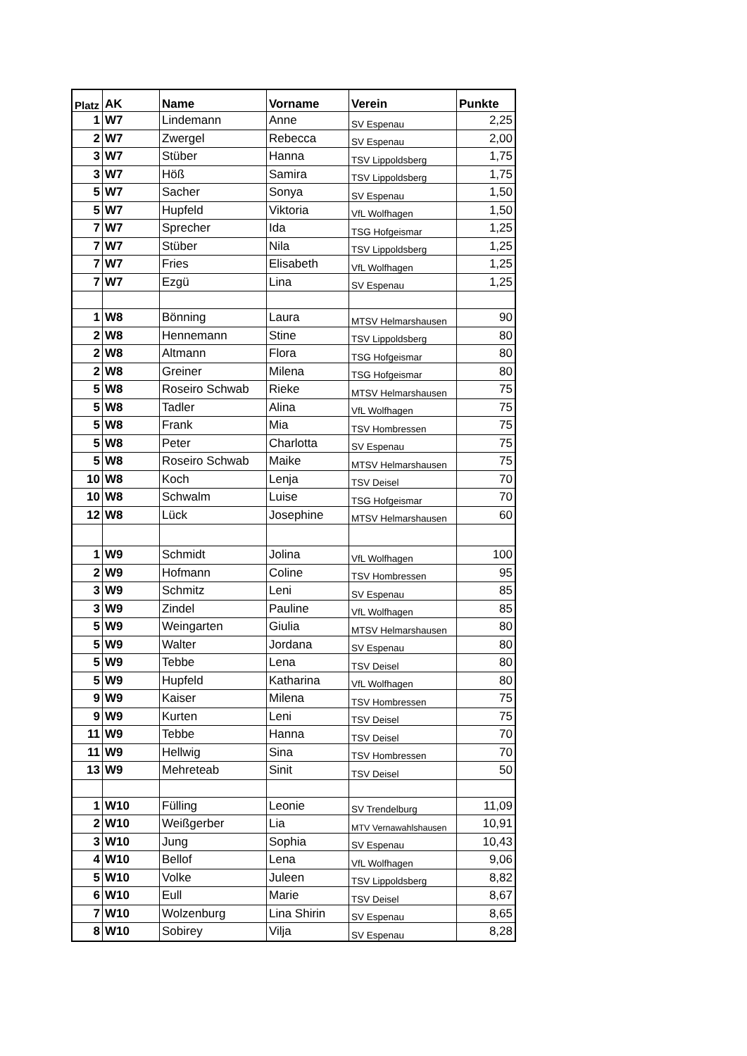| Platz | AK | Name | Vorname | Verein | Punkte |
| --- | --- | --- | --- | --- | --- |
| 1 | W7 | Lindemann | Anne | SV Espenau | 2,25 |
| 2 | W7 | Zwergel | Rebecca | SV Espenau | 2,00 |
| 3 | W7 | Stüber | Hanna | TSV Lippoldsberg | 1,75 |
| 3 | W7 | Höß | Samira | TSV Lippoldsberg | 1,75 |
| 5 | W7 | Sacher | Sonya | SV Espenau | 1,50 |
| 5 | W7 | Hupfeld | Viktoria | VfL Wolfhagen | 1,50 |
| 7 | W7 | Sprecher | Ida | TSG Hofgeismar | 1,25 |
| 7 | W7 | Stüber | Nila | TSV Lippoldsberg | 1,25 |
| 7 | W7 | Fries | Elisabeth | VfL Wolfhagen | 1,25 |
| 7 | W7 | Ezgü | Lina | SV Espenau | 1,25 |
| 1 | W8 | Bönning | Laura | MTSV Helmarshausen | 90 |
| 2 | W8 | Hennemann | Stine | TSV Lippoldsberg | 80 |
| 2 | W8 | Altmann | Flora | TSG Hofgeismar | 80 |
| 2 | W8 | Greiner | Milena | TSG Hofgeismar | 80 |
| 5 | W8 | Roseiro Schwab | Rieke | MTSV Helmarshausen | 75 |
| 5 | W8 | Tadler | Alina | VfL Wolfhagen | 75 |
| 5 | W8 | Frank | Mia | TSV Hombressen | 75 |
| 5 | W8 | Peter | Charlotta | SV Espenau | 75 |
| 5 | W8 | Roseiro Schwab | Maike | MTSV Helmarshausen | 75 |
| 10 | W8 | Koch | Lenja | TSV Deisel | 70 |
| 10 | W8 | Schwalm | Luise | TSG Hofgeismar | 70 |
| 12 | W8 | Lück | Josephine | MTSV Helmarshausen | 60 |
| 1 | W9 | Schmidt | Jolina | VfL Wolfhagen | 100 |
| 2 | W9 | Hofmann | Coline | TSV Hombressen | 95 |
| 3 | W9 | Schmitz | Leni | SV Espenau | 85 |
| 3 | W9 | Zindel | Pauline | VfL Wolfhagen | 85 |
| 5 | W9 | Weingarten | Giulia | MTSV Helmarshausen | 80 |
| 5 | W9 | Walter | Jordana | SV Espenau | 80 |
| 5 | W9 | Tebbe | Lena | TSV Deisel | 80 |
| 5 | W9 | Hupfeld | Katharina | VfL Wolfhagen | 80 |
| 9 | W9 | Kaiser | Milena | TSV Hombressen | 75 |
| 9 | W9 | Kurten | Leni | TSV Deisel | 75 |
| 11 | W9 | Tebbe | Hanna | TSV Deisel | 70 |
| 11 | W9 | Hellwig | Sina | TSV Hombressen | 70 |
| 13 | W9 | Mehreteab | Sinit | TSV Deisel | 50 |
| 1 | W10 | Fülling | Leonie | SV Trendelburg | 11,09 |
| 2 | W10 | Weißgerber | Lia | MTV Vernawahlshausen | 10,91 |
| 3 | W10 | Jung | Sophia | SV Espenau | 10,43 |
| 4 | W10 | Bellof | Lena | VfL Wolfhagen | 9,06 |
| 5 | W10 | Volke | Juleen | TSV Lippoldsberg | 8,82 |
| 6 | W10 | Eull | Marie | TSV Deisel | 8,67 |
| 7 | W10 | Wolzenburg | Lina Shirin | SV Espenau | 8,65 |
| 8 | W10 | Sobirey | Vilja | SV Espenau | 8,28 |